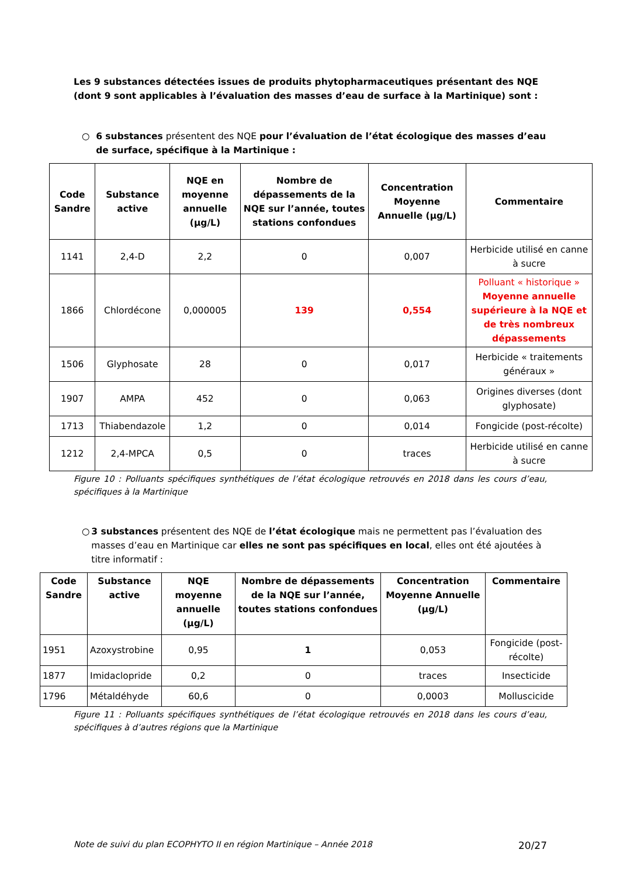Les 9 substances détectées issues de produits phytopharmaceutiques présentant des NQE (dont 9 sont applicables à l’évaluation des masses d’eau de surface à la Martinique) sont :
○ 6 substances présentent des NQE pour l’évaluation de l’état écologique des masses d’eau de surface, spécifique à la Martinique :
| Code Sandre | Substance active | NQE en moyenne annuelle (µg/L) | Nombre de dépassements de la NQE sur l’année, toutes stations confondues | Concentration Moyenne Annuelle (µg/L) | Commentaire |
| --- | --- | --- | --- | --- | --- |
| 1141 | 2,4-D | 2,2 | 0 | 0,007 | Herbicide utilisé en canne à sucre |
| 1866 | Chlordécone | 0,000005 | 139 | 0,554 | Polluant « historique » Moyenne annuelle supérieure à la NQE et de très nombreux dépassements |
| 1506 | Glyphosate | 28 | 0 | 0,017 | Herbicide « traitements généraux » |
| 1907 | AMPA | 452 | 0 | 0,063 | Origines diverses (dont glyphosate) |
| 1713 | Thiabendazole | 1,2 | 0 | 0,014 | Fongicide (post-récolte) |
| 1212 | 2,4-MPCA | 0,5 | 0 | traces | Herbicide utilisé en canne à sucre |
Figure 10 : Polluants spécifiques synthétiques de l’état écologique retrouvés en 2018 dans les cours d’eau, spécifiques à la Martinique
○ 3 substances présentent des NQE de l’état écologique mais ne permettent pas l’évaluation des masses d’eau en Martinique car elles ne sont pas spécifiques en local, elles ont été ajoutées à titre informatif :
| Code Sandre | Substance active | NQE moyenne annuelle (µg/L) | Nombre de dépassements de la NQE sur l’année, toutes stations confondues | Concentration Moyenne Annuelle (µg/L) | Commentaire |
| --- | --- | --- | --- | --- | --- |
| 1951 | Azoxystrobine | 0,95 | 1 | 0,053 | Fongicide (post-récolte) |
| 1877 | Imidaclopride | 0,2 | 0 | traces | Insecticide |
| 1796 | Métaldéhyde | 60,6 | 0 | 0,0003 | Molluscicide |
Figure 11 : Polluants spécifiques synthétiques de l’état écologique retrouvés en 2018 dans les cours d’eau, spécifiques à d’autres régions que la Martinique
Note de suivi du plan ECOPHYTO II en région Martinique – Année 2018 20/27